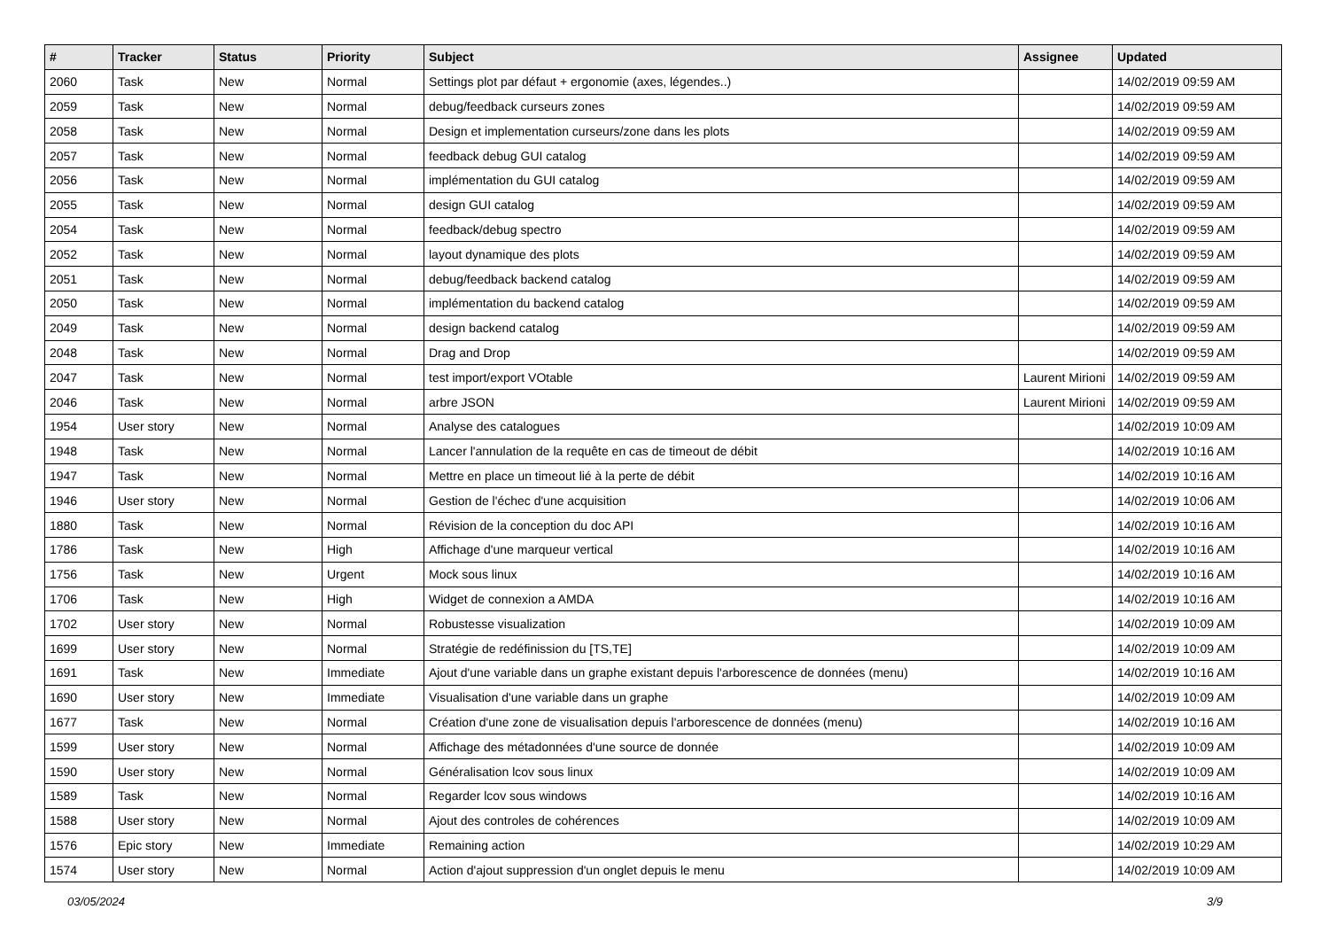| # | Tracker | Status | Priority | Subject | Assignee | Updated |
| --- | --- | --- | --- | --- | --- | --- |
| 2060 | Task | New | Normal | Settings plot par défaut + ergonomie (axes, légendes..) | | 14/02/2019 09:59 AM |
| 2059 | Task | New | Normal | debug/feedback curseurs zones | | 14/02/2019 09:59 AM |
| 2058 | Task | New | Normal | Design et implementation curseurs/zone dans les plots | | 14/02/2019 09:59 AM |
| 2057 | Task | New | Normal | feedback debug GUI catalog | | 14/02/2019 09:59 AM |
| 2056 | Task | New | Normal | implémentation du GUI catalog | | 14/02/2019 09:59 AM |
| 2055 | Task | New | Normal | design GUI catalog | | 14/02/2019 09:59 AM |
| 2054 | Task | New | Normal | feedback/debug spectro | | 14/02/2019 09:59 AM |
| 2052 | Task | New | Normal | layout dynamique des plots | | 14/02/2019 09:59 AM |
| 2051 | Task | New | Normal | debug/feedback backend catalog | | 14/02/2019 09:59 AM |
| 2050 | Task | New | Normal | implémentation du backend catalog | | 14/02/2019 09:59 AM |
| 2049 | Task | New | Normal | design backend catalog | | 14/02/2019 09:59 AM |
| 2048 | Task | New | Normal | Drag and Drop | | 14/02/2019 09:59 AM |
| 2047 | Task | New | Normal | test import/export VOtable | Laurent Mirioni | 14/02/2019 09:59 AM |
| 2046 | Task | New | Normal | arbre JSON | Laurent Mirioni | 14/02/2019 09:59 AM |
| 1954 | User story | New | Normal | Analyse des catalogues | | 14/02/2019 10:09 AM |
| 1948 | Task | New | Normal | Lancer l'annulation de la requête en cas de timeout de débit | | 14/02/2019 10:16 AM |
| 1947 | Task | New | Normal | Mettre en place un timeout lié à la perte de débit | | 14/02/2019 10:16 AM |
| 1946 | User story | New | Normal | Gestion de l'échec d'une acquisition | | 14/02/2019 10:06 AM |
| 1880 | Task | New | Normal | Révision de la conception du doc API | | 14/02/2019 10:16 AM |
| 1786 | Task | New | High | Affichage d'une marqueur vertical | | 14/02/2019 10:16 AM |
| 1756 | Task | New | Urgent | Mock sous linux | | 14/02/2019 10:16 AM |
| 1706 | Task | New | High | Widget de connexion a AMDA | | 14/02/2019 10:16 AM |
| 1702 | User story | New | Normal | Robustesse visualization | | 14/02/2019 10:09 AM |
| 1699 | User story | New | Normal | Stratégie de redéfinission du [TS,TE] | | 14/02/2019 10:09 AM |
| 1691 | Task | New | Immediate | Ajout d'une variable dans un graphe existant depuis l'arborescence de données (menu) | | 14/02/2019 10:16 AM |
| 1690 | User story | New | Immediate | Visualisation d'une variable dans un graphe | | 14/02/2019 10:09 AM |
| 1677 | Task | New | Normal | Création d'une zone de visualisation depuis l'arborescence de données (menu) | | 14/02/2019 10:16 AM |
| 1599 | User story | New | Normal | Affichage des métadonnées d'une source de donnée | | 14/02/2019 10:09 AM |
| 1590 | User story | New | Normal | Généralisation lcov sous linux | | 14/02/2019 10:09 AM |
| 1589 | Task | New | Normal | Regarder lcov sous windows | | 14/02/2019 10:16 AM |
| 1588 | User story | New | Normal | Ajout des controles de cohérences | | 14/02/2019 10:09 AM |
| 1576 | Epic story | New | Immediate | Remaining action | | 14/02/2019 10:29 AM |
| 1574 | User story | New | Normal | Action d'ajout suppression d'un onglet depuis le menu | | 14/02/2019 10:09 AM |
03/05/2024 3/9